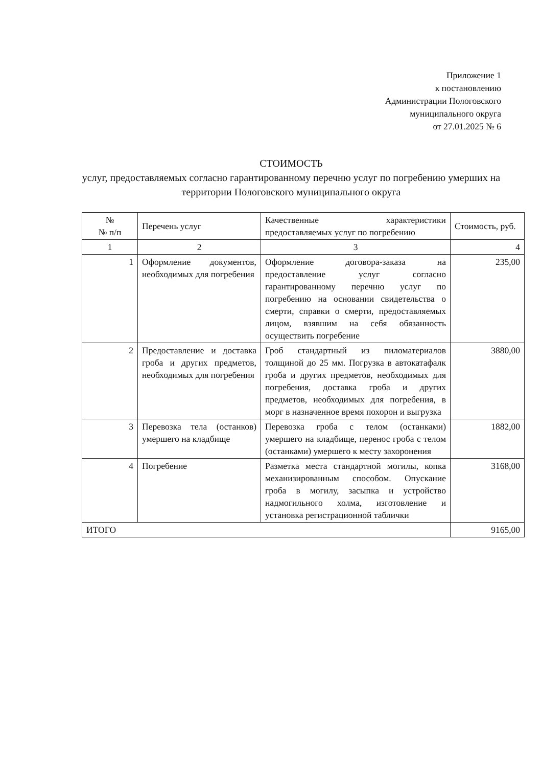Приложение 1
к постановлению
Администрации Пологовского
муниципального округа
от 27.01.2025 № 6
СТОИМОСТЬ
услуг, предоставляемых согласно гарантированному перечню услуг по погребению умерших на территории Пологовского муниципального округа
| № № п/п | Перечень услуг | Качественные характеристики предоставляемых услуг по погребению | Стоимость, руб. |
| --- | --- | --- | --- |
| 1 | 2 | 3 | 4 |
| 1 | Оформление документов, необходимых для погребения | Оформление договора-заказа на предоставление услуг согласно гарантированному перечню услуг по погребению на основании свидетельства о смерти, справки о смерти, предоставляемых лицом, взявшим на себя обязанность осуществить погребение | 235,00 |
| 2 | Предоставление и доставка гроба и других предметов, необходимых для погребения | Гроб стандартный из пиломатериалов толщиной до 25 мм. Погрузка в автокатафалк гроба и других предметов, необходимых для погребения, доставка гроба и других предметов, необходимых для погребения, в морг в назначенное время похорон и выгрузка | 3880,00 |
| 3 | Перевозка тела (останков) умершего на кладбище | Перевозка гроба с телом (останками) умершего на кладбище, перенос гроба с телом (останками) умершего к месту захоронения | 1882,00 |
| 4 | Погребение | Разметка места стандартной могилы, копка механизированным способом. Опускание гроба в могилу, засыпка и устройство надмогильного холма, изготовление и установка регистрационной таблички | 3168,00 |
| ИТОГО | | | 9165,00 |